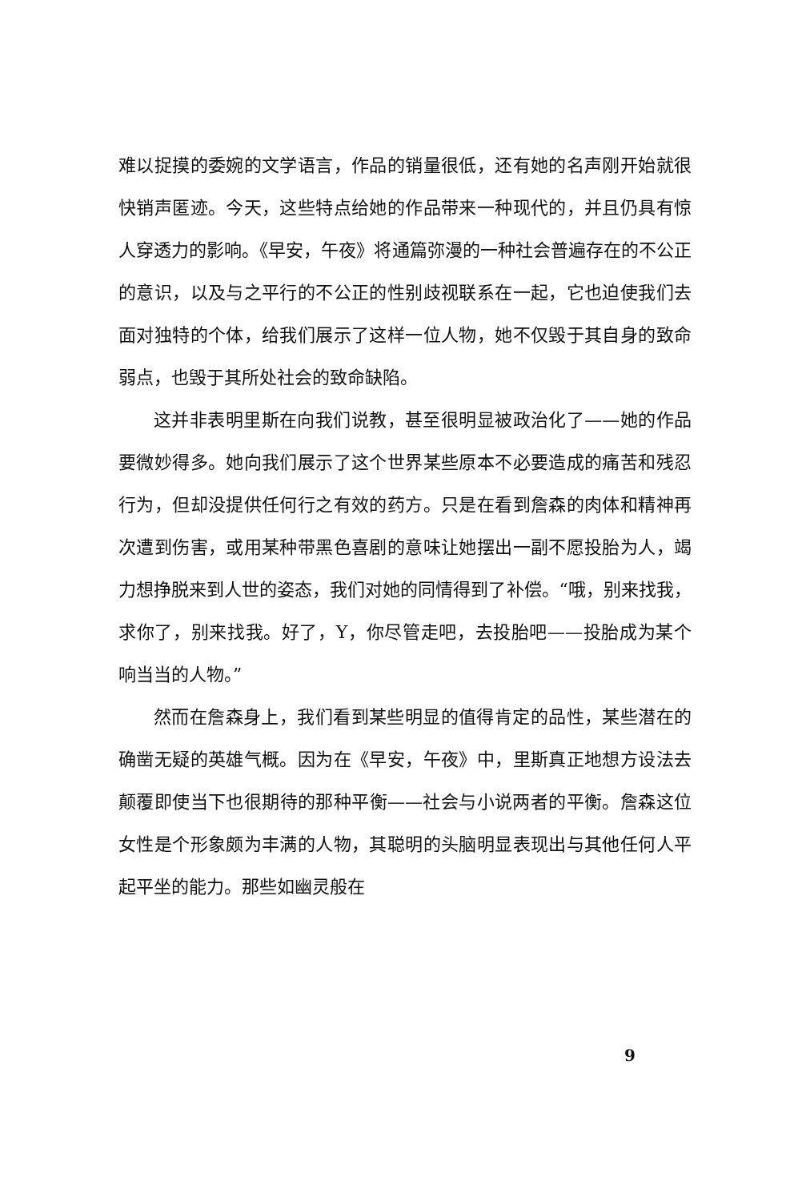难以捉摸的委婉的文学语言，作品的销量很低，还有她的名声刚开始就很快销声匿迹。今天，这些特点给她的作品带来一种现代的，并且仍具有惊人穿透力的影响。《早安，午夜》将通篇弥漫的一种社会普遍存在的不公正的意识，以及与之平行的不公正的性别歧视联系在一起，它也迫使我们去面对独特的个体，给我们展示了这样一位人物，她不仅毁于其自身的致命弱点，也毁于其所处社会的致命缺陷。
这并非表明里斯在向我们说教，甚至很明显被政治化了——她的作品要微妙得多。她向我们展示了这个世界某些原本不必要造成的痛苦和残忍行为，但却没提供任何行之有效的药方。只是在看到詹森的肉体和精神再次遭到伤害，或用某种带黑色喜剧的意味让她摆出一副不愿投胎为人，竭力想挣脱来到人世的姿态，我们对她的同情得到了补偿。“哦，别来找我，求你了，别来找我。好了，Y，你尽管走吧，去投胎吧——投胎成为某个响当当的人物。”
然而在詹森身上，我们看到某些明显的值得肯定的品性，某些潜在的确凿无疑的英雄气概。因为在《早安，午夜》中，里斯真正地想方设法去颠覆即使当下也很期待的那种平衡——社会与小说两者的平衡。詹森这位女性是个形象颇为丰满的人物，其聪明的头脑明显表现出与其他任何人平起平坐的能力。那些如幽灵般在
9